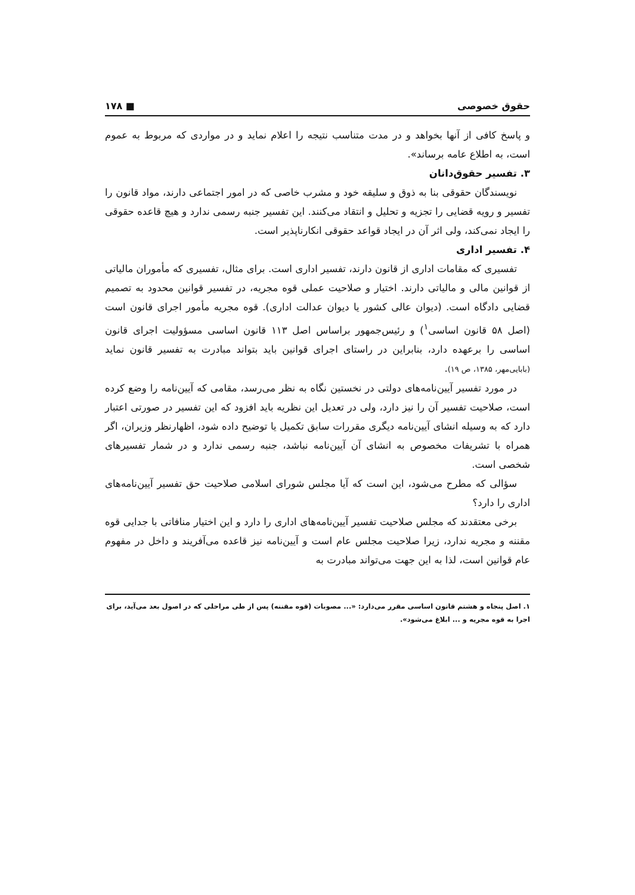حقوق خصوصی ■ ۱۷۸
و پاسخ کافی از آنها بخواهد و در مدت متناسب نتیجه را اعلام نماید و در مواردی که مربوط به عموم است، به اطلاع عامه برساند».
۳. تفسیر حقوق‌دانان
نویسندگان حقوقی بنا به ذوق و سلیقه خود و مشرب خاصی که در امور اجتماعی دارند، مواد قانون را تفسیر و رویه قضایی را تجزیه و تحلیل و انتقاد می‌کنند. این تفسیر جنبه رسمی ندارد و هیچ قاعده حقوقی را ایجاد نمی‌کند، ولی اثر آن در ایجاد قواعد حقوقی انکارناپذیر است.
۴. تفسیر اداری
تفسیری که مقامات اداری از قانون دارند، تفسیر اداری است. برای مثال، تفسیری که مأموران مالیاتی از قوانین مالی و مالیاتی دارند. اختیار و صلاحیت عملی قوه مجریه، در تفسیر قوانین محدود به تصمیم قضایی دادگاه است. (دیوان عالی کشور یا دیوان عدالت اداری). قوه مجریه مأمور اجرای قانون است (اصل ۵۸ قانون اساسی<sup>۱</sup>) و رئیس‌جمهور براساس اصل ۱۱۳ قانون اساسی مسؤولیت اجرای قانون اساسی را برعهده دارد، بنابراین در راستای اجرای قوانین باید بتواند مبادرت به تفسیر قانون نماید (بابایی‌مهر، ۱۳۸۵، ص ۱۹).
در مورد تفسیر آیین‌نامه‌های دولتی در نخستین نگاه به نظر می‌رسد، مقامی که آیین‌نامه را وضع کرده است، صلاحیت تفسیر آن را نیز دارد، ولی در تعدیل این نظریه باید افزود که این تفسیر در صورتی اعتبار دارد که به وسیله انشای آیین‌نامه دیگری مقررات سابق تکمیل یا توضیح داده شود، اظهارنظر وزیران، اگر همراه با تشریفات مخصوص به انشای آن آیین‌نامه نباشد، جنبه رسمی ندارد و در شمار تفسیرهای شخصی است.
سؤالی که مطرح می‌شود، این است که آیا مجلس شورای اسلامی صلاحیت حق تفسیر آیین‌نامه‌های اداری را دارد؟
برخی معتقدند که مجلس صلاحیت تفسیر آیین‌نامه‌های اداری را دارد و این اختیار منافاتی با جدایی قوه مقننه و مجریه ندارد، زیرا صلاحیت مجلس عام است و آیین‌نامه نیز قاعده می‌آفریند و داخل در مفهوم عام قوانین است، لذا به این جهت می‌تواند مبادرت به
۱. اصل پنجاه و هشتم قانون اساسی مقرر می‌دارد: «... مصوبات (قوه مقننه) پس از طی مراحلی که در اصول بعد می‌آید، برای اجرا به قوه مجریه و ... ابلاغ می‌شود».